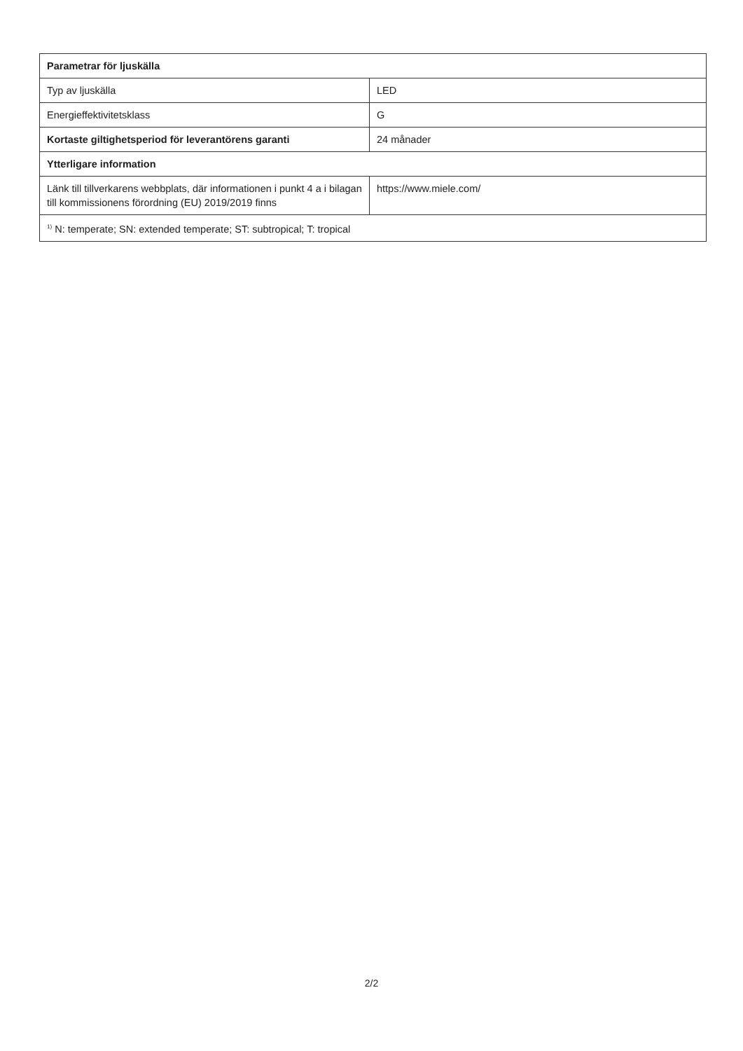| Parametrar för ljuskälla | |
| --- | --- |
| Typ av ljuskälla | LED |
| Energieffektivitetsklass | G |
| Kortaste giltighetsperiod för leverantörens garanti | 24 månader |
| Ytterligare information | |
| Länk till tillverkarens webbplats, där informationen i punkt 4 a i bilagan till kommissionens förordning (EU) 2019/2019 finns | https://www.miele.com/ |
| <sup>1)</sup> N: temperate; SN: extended temperate; ST: subtropical; T: tropical | |
2/2